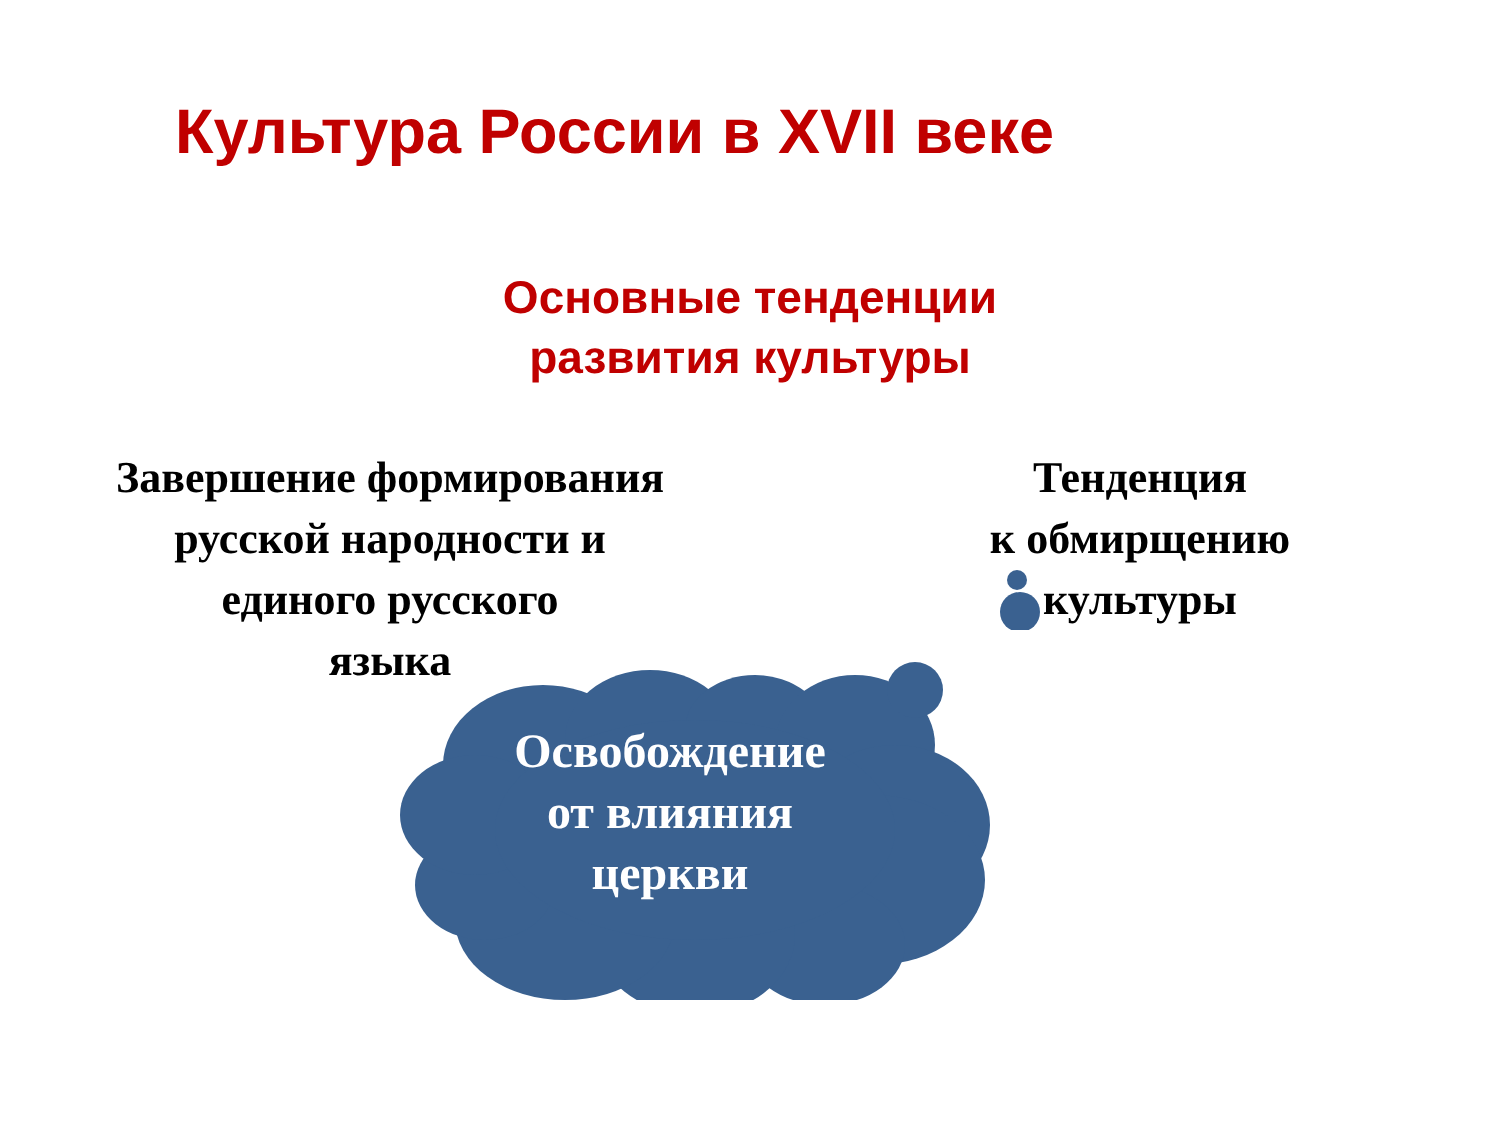Культура России в XVII веке
Основные тенденции развития культуры
Завершение формирования
русской народности и
единого русского
языка
Тенденция
к обмирщению
культуры
Освобождение
от влияния
церкви